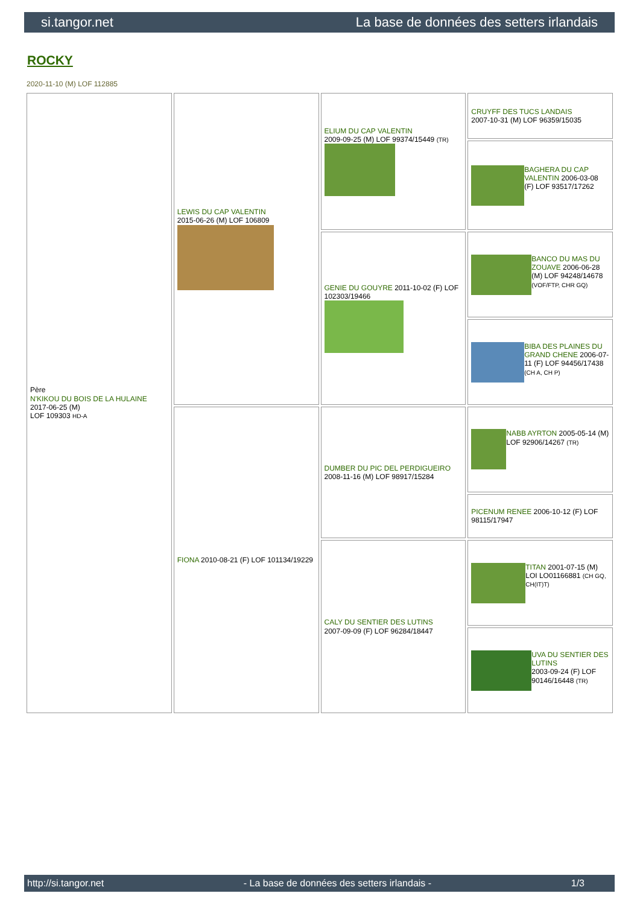si.tangor.net La base de données des setters irlandais
ROCKY
2020-11-10 (M) LOF 112885
| Père N'KIKOU DU BOIS DE LA HULAINE 2017-06-25 (M) LOF 109303 HD-A | LEWIS DU CAP VALENTIN 2015-06-26 (M) LOF 106809 | ELIUM DU CAP VALENTIN 2009-09-25 (M) LOF 99374/15449 (TR) | CRUYFF DES TUCS LANDAIS 2007-10-31 (M) LOF 96359/15035 |
| | | | BAGHERA DU CAP VALENTIN 2006-03-08 (F) LOF 93517/17262 |
| | | GENIE DU GOUYRE 2011-10-02 (F) LOF 102303/19466 | BANCO DU MAS DU ZOUAVE 2006-06-28 (M) LOF 94248/14678 (VOF/FTP, CHR GQ) |
| | | | BIBA DES PLAINES DU GRAND CHENE 2006-07-11 (F) LOF 94456/17438 (CH A, CH P) |
| | FIONA 2010-08-21 (F) LOF 101134/19229 | DUMBER DU PIC DEL PERDIGUEIRO 2008-11-16 (M) LOF 98917/15284 | NABB AYRTON 2005-05-14 (M) LOF 92906/14267 (TR) |
| | | | PICENUM RENEE 2006-10-12 (F) LOF 98115/17947 |
| | | CALY DU SENTIER DES LUTINS 2007-09-09 (F) LOF 96284/18447 | TITAN 2001-07-15 (M) LOI LO01166881 (CH GQ, CH(IT)T) |
| | | | UVA DU SENTIER DES LUTINS 2003-09-24 (F) LOF 90146/16448 (TR) |
http://si.tangor.net - La base de données des setters irlandais - 1/3